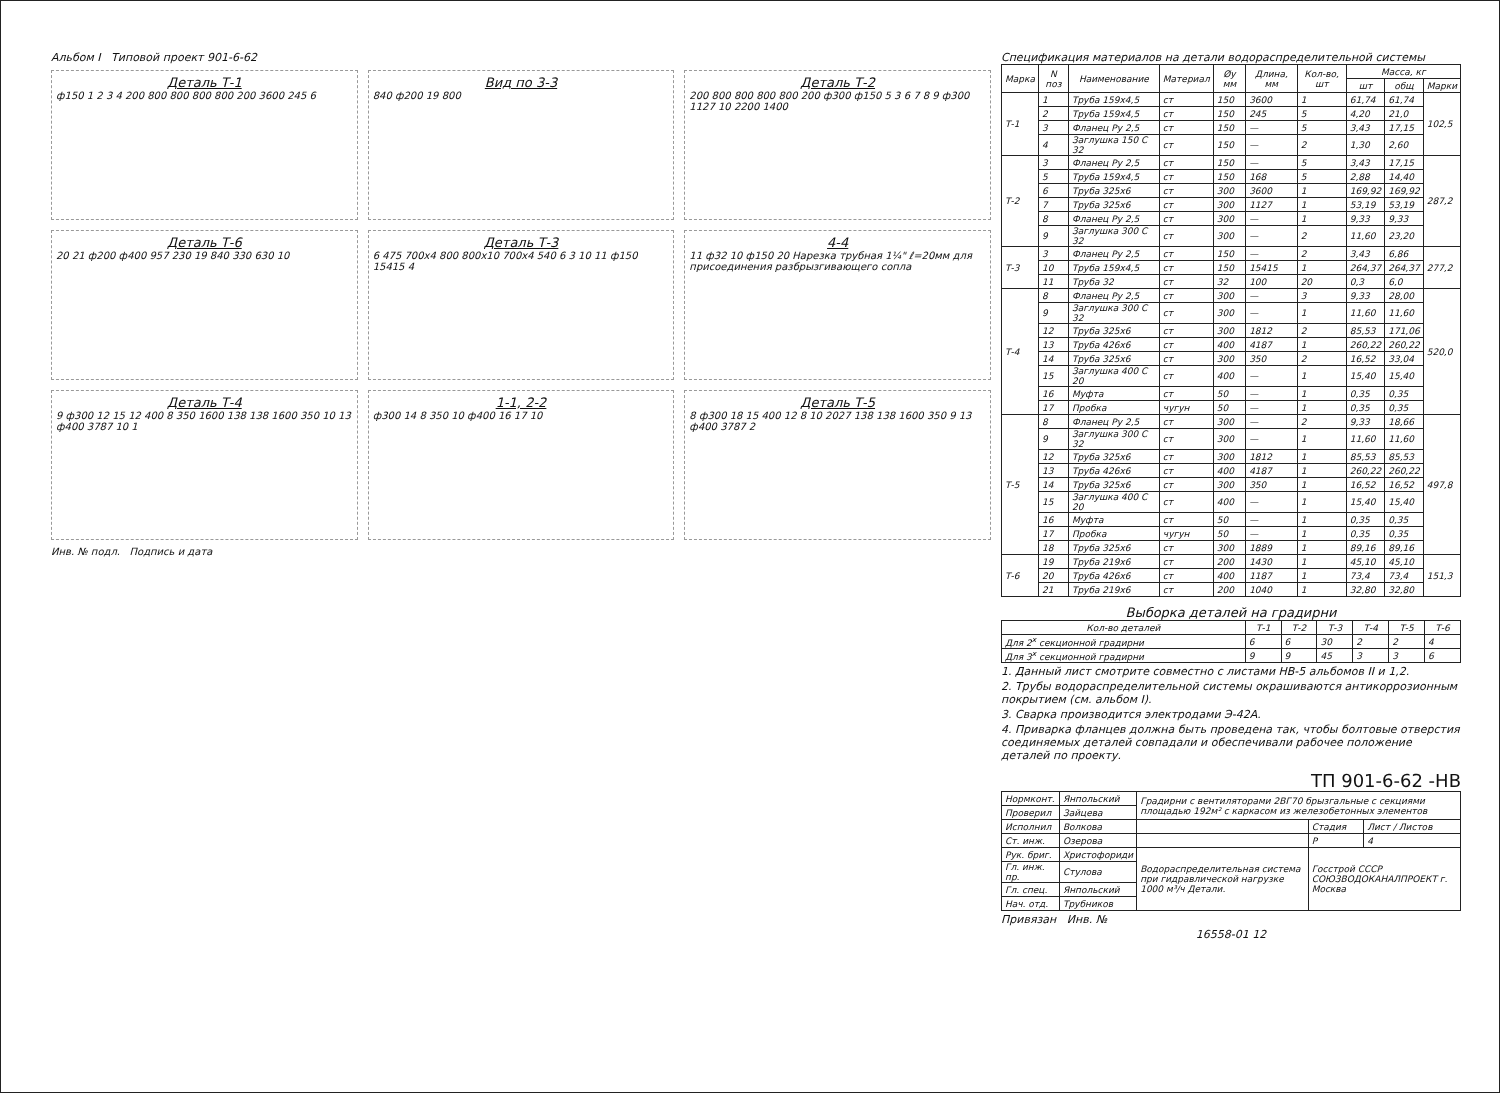Альбом I Типовой проект 901-6-62
Деталь Т-1
ф150 1 2 3 4 200 800 800 800 800 200 3600 245 6
Вид по 3-3
840 ф200 19 800
Деталь Т-2
200 800 800 800 800 200 ф300 ф150 5 3 6 7 8 9 ф300 1127 10 2200 1400
Деталь Т-6
20 21 ф200 ф400 957 230 19 840 330 630 10
Деталь Т-3
6 475 700x4 800 800x10 700x4 540 6 3 10 11 ф150 15415 4
4-4
11 ф32 10 ф150 20 Нарезка трубная 1¼" ℓ=20мм для присоединения разбрызгивающего сопла
Деталь Т-4
9 ф300 12 15 12 400 8 350 1600 138 138 1600 350 10 13 ф400 3787 10 1
1-1, 2-2
ф300 14 8 350 10 ф400 16 17 10
Деталь Т-5
8 ф300 18 15 400 12 8 10 2027 138 138 1600 350 9 13 ф400 3787 2
Инв. № подл. Подпись и дата
Спецификация материалов на детали водораспределительной системы
| Марка | N поз | Наименование | Материал | Øу мм | Длина, мм | Кол-во, шт | Масса, кг | | |
| --- | --- | --- | --- | --- | --- | --- | --- | --- | --- |
| | | | | | | | шт | общ | Марки |
| Т-1 | 1 | Труба 159х4,5 | ст | 150 | 3600 | 1 | 61,74 | 61,74 | 102,5 |
| | 2 | Труба 159х4,5 | ст | 150 | 245 | 5 | 4,20 | 21,0 | |
| | 3 | Фланец Ру 2,5 | ст | 150 | — | 5 | 3,43 | 17,15 | |
| | 4 | Заглушка 150 С 32 | ст | 150 | — | 2 | 1,30 | 2,60 | |
| Т-2 | 3 | Фланец Ру 2,5 | ст | 150 | — | 5 | 3,43 | 17,15 | 287,2 |
| | 5 | Труба 159х4,5 | ст | 150 | 168 | 5 | 2,88 | 14,40 | |
| | 6 | Труба 325х6 | ст | 300 | 3600 | 1 | 169,92 | 169,92 | |
| | 7 | Труба 325х6 | ст | 300 | 1127 | 1 | 53,19 | 53,19 | |
| | 8 | Фланец Ру 2,5 | ст | 300 | — | 1 | 9,33 | 9,33 | |
| | 9 | Заглушка 300 С 32 | ст | 300 | — | 2 | 11,60 | 23,20 | |
| Т-3 | 3 | Фланец Ру 2,5 | ст | 150 | — | 2 | 3,43 | 6,86 | 277,2 |
| | 10 | Труба 159х4,5 | ст | 150 | 15415 | 1 | 264,37 | 264,37 | |
| | 11 | Труба 32 | ст | 32 | 100 | 20 | 0,3 | 6,0 | |
| Т-4 | 8 | Фланец Ру 2,5 | ст | 300 | — | 3 | 9,33 | 28,00 | 520,0 |
| | 9 | Заглушка 300 С 32 | ст | 300 | — | 1 | 11,60 | 11,60 | |
| | 12 | Труба 325х6 | ст | 300 | 1812 | 2 | 85,53 | 171,06 | |
| | 13 | Труба 426х6 | ст | 400 | 4187 | 1 | 260,22 | 260,22 | |
| | 14 | Труба 325х6 | ст | 300 | 350 | 2 | 16,52 | 33,04 | |
| | 15 | Заглушка 400 С 20 | ст | 400 | — | 1 | 15,40 | 15,40 | |
| | 16 | Муфта | ст | 50 | — | 1 | 0,35 | 0,35 | |
| | 17 | Пробка | чугун | 50 | — | 1 | 0,35 | 0,35 | |
| Т-5 | 8 | Фланец Ру 2,5 | ст | 300 | — | 2 | 9,33 | 18,66 | 497,8 |
| | 9 | Заглушка 300 С 32 | ст | 300 | — | 1 | 11,60 | 11,60 | |
| | 12 | Труба 325х6 | ст | 300 | 1812 | 1 | 85,53 | 85,53 | |
| | 13 | Труба 426х6 | ст | 400 | 4187 | 1 | 260,22 | 260,22 | |
| | 14 | Труба 325х6 | ст | 300 | 350 | 1 | 16,52 | 16,52 | |
| | 15 | Заглушка 400 С 20 | ст | 400 | — | 1 | 15,40 | 15,40 | |
| | 16 | Муфта | ст | 50 | — | 1 | 0,35 | 0,35 | |
| | 17 | Пробка | чугун | 50 | — | 1 | 0,35 | 0,35 | |
| | 18 | Труба 325х6 | ст | 300 | 1889 | 1 | 89,16 | 89,16 | |
| Т-6 | 19 | Труба 219х6 | ст | 200 | 1430 | 1 | 45,10 | 45,10 | 151,3 |
| | 20 | Труба 426х6 | ст | 400 | 1187 | 1 | 73,4 | 73,4 | |
| | 21 | Труба 219х6 | ст | 200 | 1040 | 1 | 32,80 | 32,80 | |
Выборка деталей на градирни
| Кол-во деталей | Т-1 | Т-2 | Т-3 | Т-4 | Т-5 | Т-6 |
| --- | --- | --- | --- | --- | --- | --- |
| Для 2<sup>х</sup> секционной градирни | 6 | 6 | 30 | 2 | 2 | 4 |
| Для 3<sup>х</sup> секционной градирни | 9 | 9 | 45 | 3 | 3 | 6 |
1. Данный лист смотрите совместно с листами НВ-5 альбомов II и 1,2.
2. Трубы водораспределительной системы окрашиваются антикоррозионным покрытием (см. альбом I).
3. Сварка производится электродами Э-42А.
4. Приварка фланцев должна быть проведена так, чтобы болтовые отверстия соединяемых деталей совпадали и обеспечивали рабочее положение деталей по проекту.
ТП 901-6-62 -НВ
| Нормконт. | Янпольский | Градирни с вентиляторами 2ВГ70 брызгальные с секциями площадью 192м² с каркасом из железобетонных элементов | | |
| Проверил | Зайцева | | | |
| Исполнил | Волкова | | Стадия | Лист / Листов |
| Ст. инж. | Озерова | | Р | 4 |
| Рук. бриг. | Христофориди | Водораспределительная система при гидравлической нагрузке 1000 м³/ч Детали. | Госстрой СССР СОЮЗВОДОКАНАЛПРОЕКТ г. Москва | |
| Гл. инж. пр. | Стулова | | | |
| Гл. спец. | Янпольский | | | |
| Нач. отд. | Трубников | | | |
Привязан Инв. №
16558-01 12